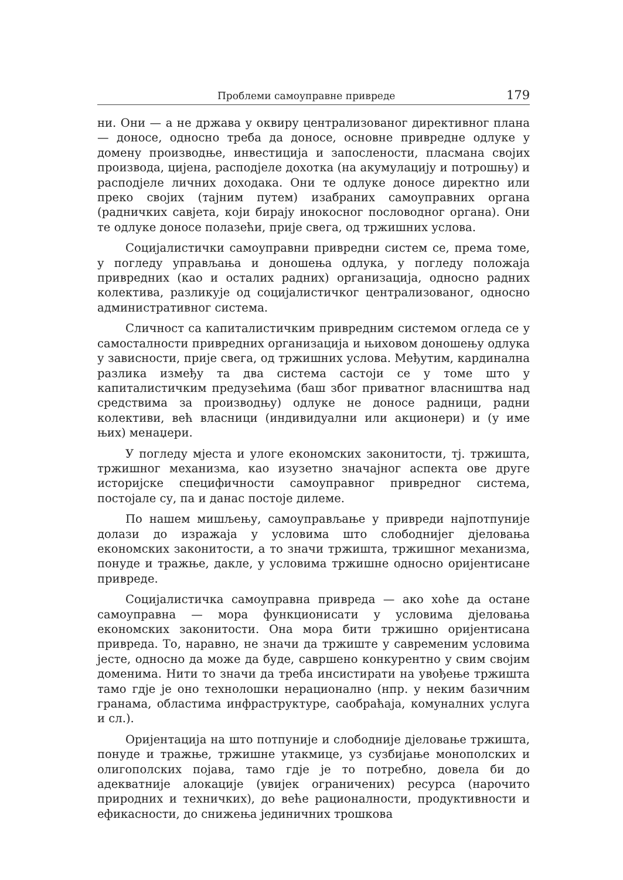Проблеми самоуправне привреде 179
ни. Они — а не држава у оквиру централизованог директивног плана — доносе, односно треба да доносе, основне привредне одлуке у домену производње, инвестиција и запослености, пласмана својих производа, цијена, расподјеле дохотка (на акумулацију и потрошњу) и расподјеле личних доходака. Они те одлуке доносе директно или преко својих (тајним путем) изабраних самоуправних органа (радничких савјета, који бирају инокосног пословодног органа). Они те одлуке доносе полазећи, прије свега, од тржишних услова.
Социјалистички самоуправни привредни систем се, према томе, у погледу управљања и доношења одлука, у погледу положаја привредних (као и осталих радних) организација, односно радних колектива, разликује од социјалистичког централизованог, односно административног система.
Сличност са капиталистичким привредним системом огледа се у самосталности привредних организација и њиховом доношењу одлука у зависности, прије свега, од тржишних услова. Међутим, кардинална разлика између та два система састоји се у томе што у капиталистичким предузећима (баш због приватног власништва над средствима за производњу) одлуке не доносе радници, радни колективи, већ власници (индивидуални или акционери) и (у име њих) менаџери.
У погледу мјеста и улоге економских законитости, тј. тржишта, тржишног механизма, као изузетно значајног аспекта ове друге историјске специфичности самоуправног привредног система, постојале су, па и данас постоје дилеме.
По нашем мишљењу, самоуправљање у привреди најпотпуније долази до изражаја у условима што слободнијег дјеловања економских законитости, а то значи тржишта, тржишног механизма, понуде и тражње, дакле, у условима тржишне односно оријентисане привреде.
Социјалистичка самоуправна привреда — ако хоће да остане самоуправна — мора функционисати у условима дјеловања економских законитости. Она мора бити тржишно оријентисана привреда. То, наравно, не значи да тржиште у савременим условима јесте, односно да може да буде, савршено конкурентно у свим својим доменима. Нити то значи да треба инсистирати на увођење тржишта тамо гдје је оно технолошки нерационално (нпр. у неким базичним гранама, областима инфраструктуре, саобраћаја, комуналних услуга и сл.).
Оријентација на што потпуније и слободније дјеловање тржишта, понуде и тражње, тржишне утакмице, уз сузбијање монополских и олигополских појава, тамо гдје је то потребно, довела би до адекватније алокације (увијек ограничених) ресурса (нарочито природних и техничких), до веће рационалности, продуктивности и ефикасности, до снижења јединичних трошкова